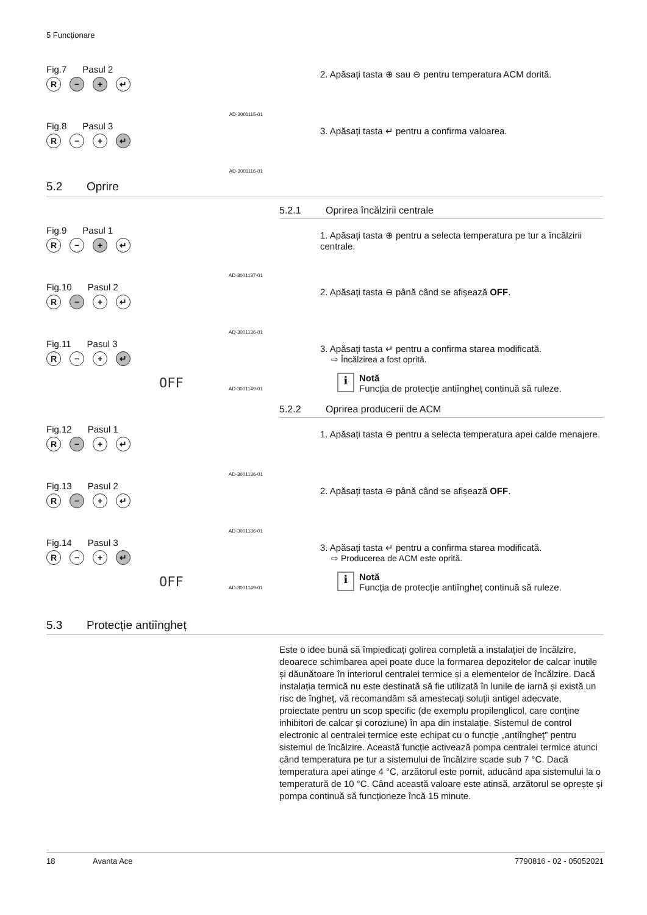5 Funcționare
Fig.7 Pasul 2
R − + ↵
AD-3001115-01
2. Apăsați tasta ⊕ sau ⊖ pentru temperatura ACM dorită.
Fig.8 Pasul 3
R − + ↵
AD-3001116-01
3. Apăsați tasta ↵ pentru a confirma valoarea.
5.2 Oprire
5.2.1 Oprirea încălzirii centrale
Fig.9 Pasul 1
R − + ↵
AD-3001137-01
1. Apăsați tasta ⊕ pentru a selecta temperatura pe tur a încălzirii centrale.
Fig.10 Pasul 2
R − + ↵
AD-3001136-01
2. Apăsați tasta ⊖ până când se afișează OFF.
Fig.11 Pasul 3
R − + ↵
OFF AD-3001149-01
3. Apăsați tasta ↵ pentru a confirma starea modificată.
⇨ Încălzirea a fost oprită.
i
Notă
Funcția de protecție antiîngheț continuă să ruleze.
5.2.2 Oprirea producerii de ACM
Fig.12 Pasul 1
R − + ↵
AD-3001136-01
1. Apăsați tasta ⊖ pentru a selecta temperatura apei calde menajere.
Fig.13 Pasul 2
R − + ↵
AD-3001136-01
2. Apăsați tasta ⊖ până când se afișează OFF.
Fig.14 Pasul 3
R − + ↵
OFF AD-3001149-01
3. Apăsați tasta ↵ pentru a confirma starea modificată.
⇨ Producerea de ACM este oprită.
i
Notă
Funcția de protecție antiîngheț continuă să ruleze.
5.3 Protecție antiîngheț
Este o idee bună să împiedicați golirea completă a instalației de încălzire, deoarece schimbarea apei poate duce la formarea depozitelor de calcar inutile și dăunătoare în interiorul centralei termice și a elementelor de încălzire. Dacă instalația termică nu este destinată să fie utilizată în lunile de iarnă și există un risc de îngheț, vă recomandăm să amestecați soluții antigel adecvate, proiectate pentru un scop specific (de exemplu propilenglicol, care conține inhibitori de calcar și coroziune) în apa din instalație. Sistemul de control electronic al centralei termice este echipat cu o funcție „antiîngheț” pentru sistemul de încălzire. Această funcție activează pompa centralei termice atunci când temperatura pe tur a sistemului de încălzire scade sub 7 °C. Dacă temperatura apei atinge 4 °C, arzătorul este pornit, aducând apa sistemului la o temperatură de 10 °C. Când această valoare este atinsă, arzătorul se oprește și pompa continuă să funcționeze încă 15 minute.
18 Avanta Ace 7790816 - 02 - 05052021